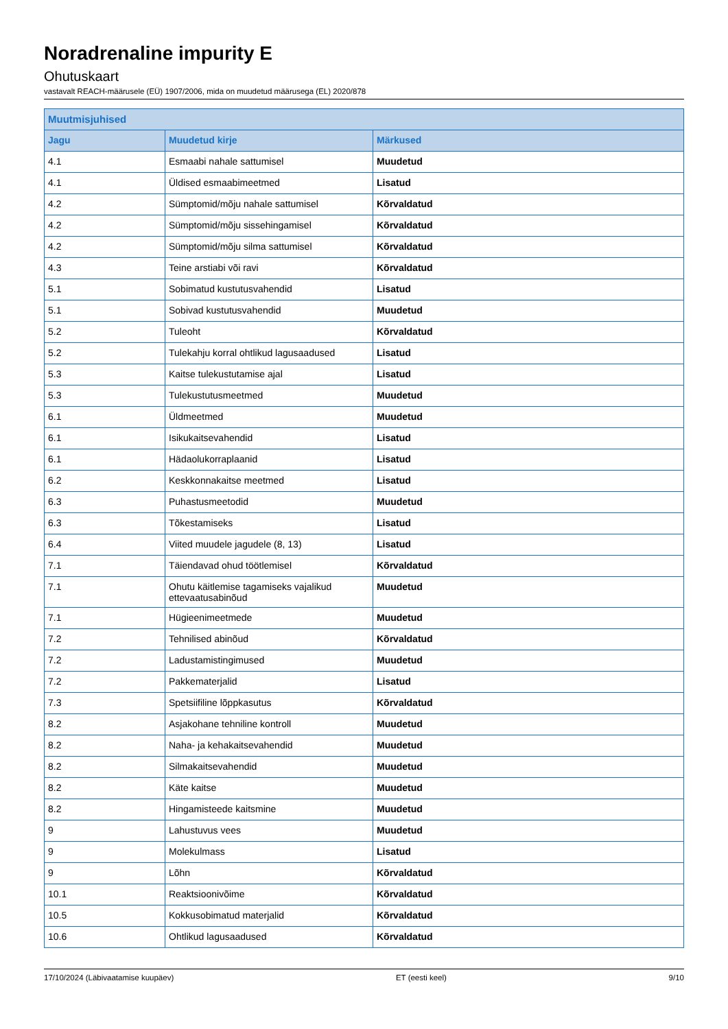Noradrenaline impurity E
Ohutuskaart
vastavalt REACH-määrusele (EÜ) 1907/2006, mida on muudetud määrusega (EL) 2020/878
| Muutmisjuhised | | |
| --- | --- | --- |
| Jagu | Muudetud kirje | Märkused |
| 4.1 | Esmaabi nahale sattumisel | Muudetud |
| 4.1 | Üldised esmaabimeetmed | Lisatud |
| 4.2 | Sümptomid/mõju nahale sattumisel | Kõrvaldatud |
| 4.2 | Sümptomid/mõju sissehingamisel | Kõrvaldatud |
| 4.2 | Sümptomid/mõju silma sattumisel | Kõrvaldatud |
| 4.3 | Teine arstiabi või ravi | Kõrvaldatud |
| 5.1 | Sobimatud kustutusvahendid | Lisatud |
| 5.1 | Sobivad kustutusvahendid | Muudetud |
| 5.2 | Tuleoht | Kõrvaldatud |
| 5.2 | Tulekahju korral ohtlikud lagusaadused | Lisatud |
| 5.3 | Kaitse tulekustutamise ajal | Lisatud |
| 5.3 | Tulekustutusmeetmed | Muudetud |
| 6.1 | Üldmeetmed | Muudetud |
| 6.1 | Isikukaitsevahendid | Lisatud |
| 6.1 | Hädaolukorraplaanid | Lisatud |
| 6.2 | Keskkonnakaitse meetmed | Lisatud |
| 6.3 | Puhastusmeetodid | Muudetud |
| 6.3 | Tõkestamiseks | Lisatud |
| 6.4 | Viited muudele jagudele (8, 13) | Lisatud |
| 7.1 | Täiendavad ohud töötlemisel | Kõrvaldatud |
| 7.1 | Ohutu käitlemise tagamiseks vajalikud ettevaatusabinõud | Muudetud |
| 7.1 | Hügieenimeetmede | Muudetud |
| 7.2 | Tehnilised abinõud | Kõrvaldatud |
| 7.2 | Ladustamistingimused | Muudetud |
| 7.2 | Pakkematerjalid | Lisatud |
| 7.3 | Spetsiifiline lõppkasutus | Kõrvaldatud |
| 8.2 | Asjakohane tehniline kontroll | Muudetud |
| 8.2 | Naha- ja kehakaitsevahendid | Muudetud |
| 8.2 | Silmakaitsevahendid | Muudetud |
| 8.2 | Käte kaitse | Muudetud |
| 8.2 | Hingamisteede kaitsmine | Muudetud |
| 9 | Lahustuvus vees | Muudetud |
| 9 | Molekulmass | Lisatud |
| 9 | Lõhn | Kõrvaldatud |
| 10.1 | Reaktsioonivõime | Kõrvaldatud |
| 10.5 | Kokkusobimatud materjalid | Kõrvaldatud |
| 10.6 | Ohtlikud lagusaadused | Kõrvaldatud |
17/10/2024 (Läbivaatamise kuupäev) ET (eesti keel) 9/10